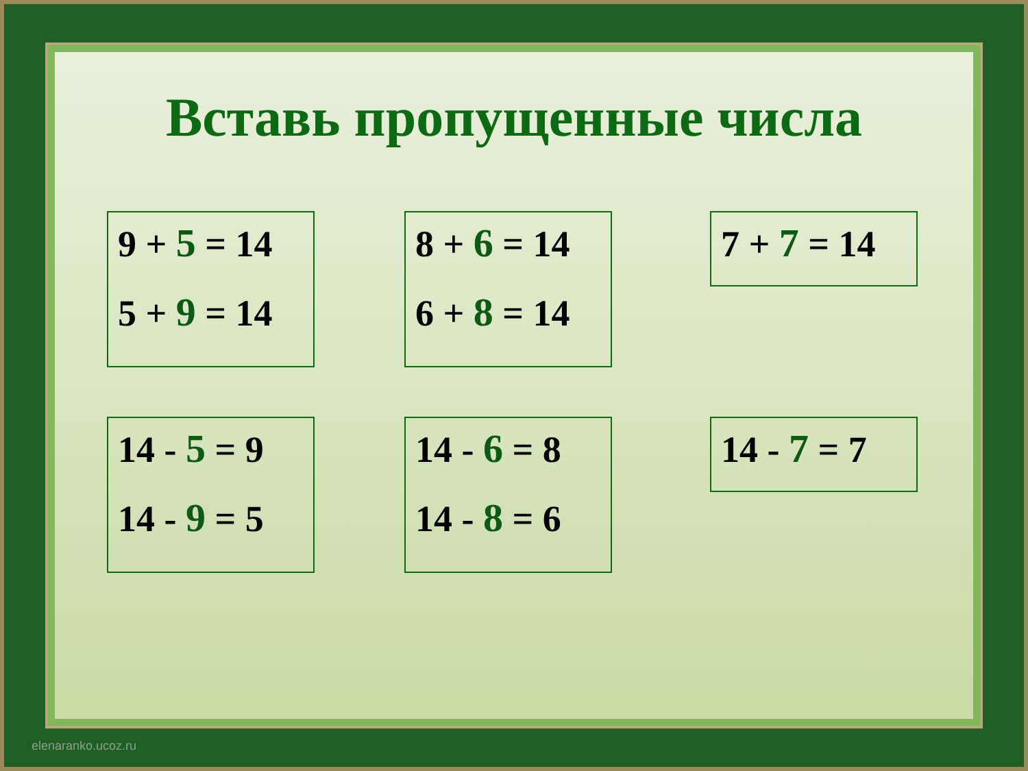Вставь пропущенные числа
9 + 5 = 14
5 + 9 = 14
8 + 6 = 14
6 + 8 = 14
7 + 7 = 14
14 - 5 = 9
14 - 9 = 5
14 - 6 = 8
14 - 8 = 6
14 - 7 = 7
elenaranko.ucoz.ru